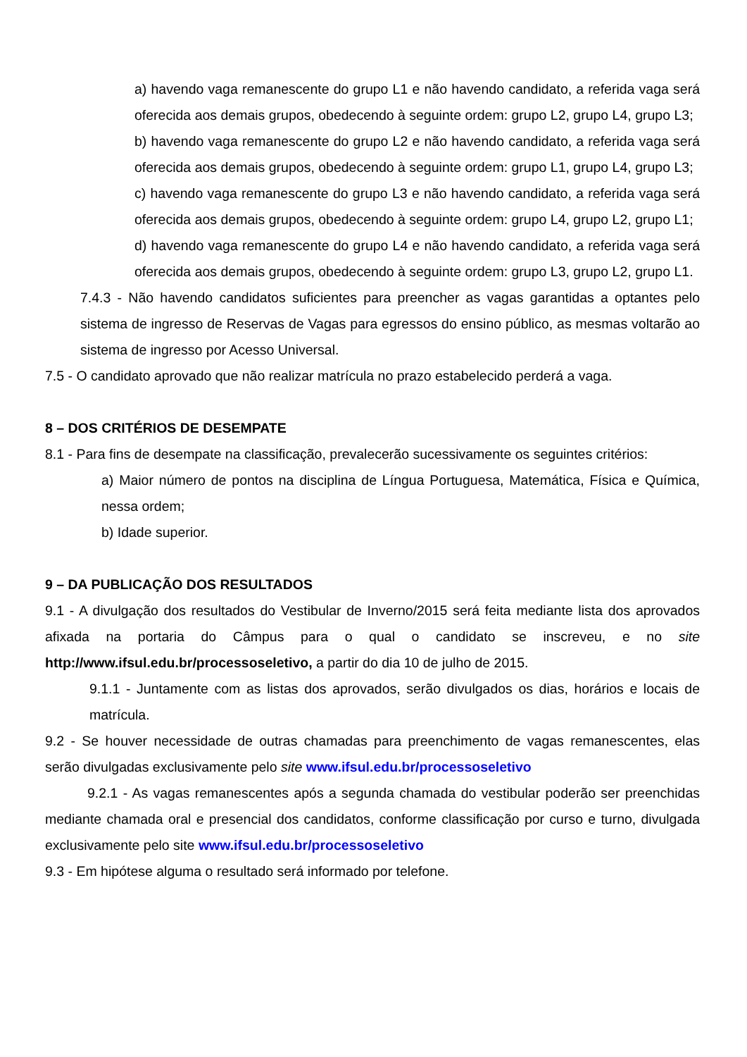a) havendo vaga remanescente do grupo L1 e não havendo candidato, a referida vaga será oferecida aos demais grupos, obedecendo à seguinte ordem: grupo L2, grupo L4, grupo L3;
b) havendo vaga remanescente do grupo L2 e não havendo candidato, a referida vaga será oferecida aos demais grupos, obedecendo à seguinte ordem: grupo L1, grupo L4, grupo L3;
c) havendo vaga remanescente do grupo L3 e não havendo candidato, a referida vaga será oferecida aos demais grupos, obedecendo à seguinte ordem: grupo L4, grupo L2, grupo L1;
d) havendo vaga remanescente do grupo L4 e não havendo candidato, a referida vaga será oferecida aos demais grupos, obedecendo à seguinte ordem: grupo L3, grupo L2, grupo L1.
7.4.3 - Não havendo candidatos suficientes para preencher as vagas garantidas a optantes pelo sistema de ingresso de Reservas de Vagas para egressos do ensino público, as mesmas voltarão ao sistema de ingresso por Acesso Universal.
7.5 - O candidato aprovado que não realizar matrícula no prazo estabelecido perderá a vaga.
8 – DOS CRITÉRIOS DE DESEMPATE
8.1 - Para fins de desempate na classificação, prevalecerão sucessivamente os seguintes critérios:
a) Maior número de pontos na disciplina de Língua Portuguesa, Matemática, Física e Química, nessa ordem;
b) Idade superior.
9 – DA PUBLICAÇÃO DOS RESULTADOS
9.1 - A divulgação dos resultados do Vestibular de Inverno/2015 será feita mediante lista dos aprovados afixada na portaria do Câmpus para o qual o candidato se inscreveu, e no site http://www.ifsul.edu.br/processoseletivo, a partir do dia 10 de julho de 2015.
9.1.1 - Juntamente com as listas dos aprovados, serão divulgados os dias, horários e locais de matrícula.
9.2 - Se houver necessidade de outras chamadas para preenchimento de vagas remanescentes, elas serão divulgadas exclusivamente pelo site www.ifsul.edu.br/processoseletivo
9.2.1 - As vagas remanescentes após a segunda chamada do vestibular poderão ser preenchidas mediante chamada oral e presencial dos candidatos, conforme classificação por curso e turno, divulgada exclusivamente pelo site www.ifsul.edu.br/processoseletivo
9.3 - Em hipótese alguma o resultado será informado por telefone.